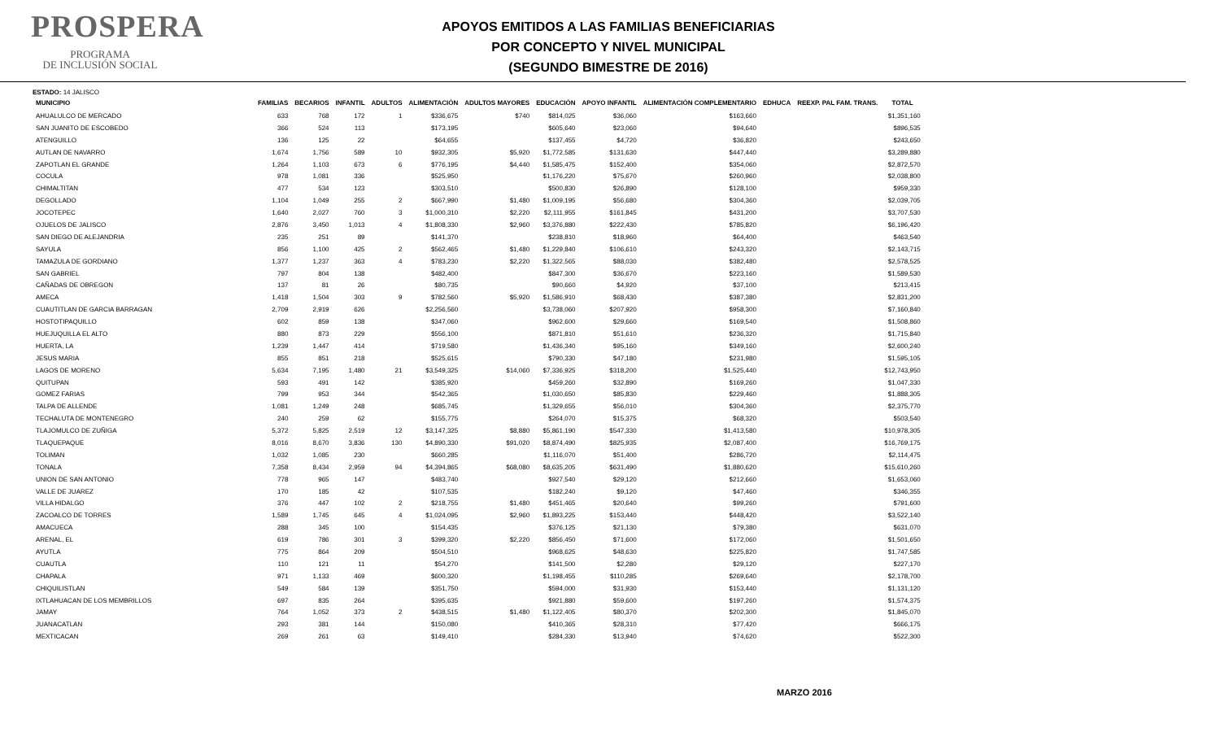PROSPERA
PROGRAMA
DE INCLUSIÓN SOCIAL
APOYOS EMITIDOS A LAS FAMILIAS BENEFICIARIAS
POR CONCEPTO Y NIVEL MUNICIPAL
(SEGUNDO BIMESTRE DE 2016)
ESTADO: 14 JALISCO
| MUNICIPIO | FAMILIAS | BECARIOS | INFANTIL | ADULTOS | ALIMENTACIÓN | ADULTOS MAYORES | EDUCACIÓN | APOYO INFANTIL | ALIMENTACIÓN COMPLEMENTARIO | EDHUCA | REEXP. PAL FAM. TRANS. | TOTAL |
| --- | --- | --- | --- | --- | --- | --- | --- | --- | --- | --- | --- | --- |
| AHUALULCO DE MERCADO | 633 | 768 | 172 | 1 | $336,675 | $740 | $814,025 | $36,060 | $163,660 | | | $1,351,160 |
| SAN JUANITO DE ESCOBEDO | 366 | 524 | 113 | | $173,195 | | $605,640 | $23,060 | $94,640 | | | $896,535 |
| ATENGUILLO | 136 | 125 | 22 | | $64,655 | | $137,455 | $4,720 | $36,820 | | | $243,650 |
| AUTLAN DE NAVARRO | 1,674 | 1,756 | 589 | 10 | $932,305 | $5,920 | $1,772,585 | $131,630 | $447,440 | | | $3,289,880 |
| ZAPOTLAN EL GRANDE | 1,264 | 1,103 | 673 | 6 | $776,195 | $4,440 | $1,585,475 | $152,400 | $354,060 | | | $2,872,570 |
| COCULA | 978 | 1,081 | 336 | | $525,950 | | $1,176,220 | $75,670 | $260,960 | | | $2,038,800 |
| CHIMALTITAN | 477 | 534 | 123 | | $303,510 | | $500,830 | $26,890 | $128,100 | | | $959,330 |
| DEGOLLADO | 1,104 | 1,049 | 255 | 2 | $667,990 | $1,480 | $1,009,195 | $56,680 | $304,360 | | | $2,039,705 |
| JOCOTEPEC | 1,640 | 2,027 | 760 | 3 | $1,000,310 | $2,220 | $2,111,955 | $161,845 | $431,200 | | | $3,707,530 |
| OJUELOS DE JALISCO | 2,876 | 3,450 | 1,013 | 4 | $1,808,330 | $2,960 | $3,376,880 | $222,430 | $785,820 | | | $6,196,420 |
| SAN DIEGO DE ALEJANDRIA | 235 | 251 | 89 | | $141,370 | | $238,810 | $18,960 | $64,400 | | | $463,540 |
| SAYULA | 856 | 1,100 | 425 | 2 | $562,465 | $1,480 | $1,229,840 | $106,610 | $243,320 | | | $2,143,715 |
| TAMAZULA DE GORDIANO | 1,377 | 1,237 | 363 | 4 | $783,230 | $2,220 | $1,322,565 | $88,030 | $382,480 | | | $2,578,525 |
| SAN GABRIEL | 797 | 804 | 138 | | $482,400 | | $847,300 | $36,670 | $223,160 | | | $1,589,530 |
| CAÑADAS DE OBREGON | 137 | 81 | 26 | | $80,735 | | $90,660 | $4,920 | $37,100 | | | $213,415 |
| AMECA | 1,418 | 1,504 | 303 | 9 | $782,560 | $5,920 | $1,586,910 | $68,430 | $387,380 | | | $2,831,200 |
| CUAUTITLAN DE GARCIA BARRAGAN | 2,709 | 2,919 | 626 | | $2,256,560 | | $3,738,060 | $207,920 | $958,300 | | | $7,160,840 |
| HOSTOTIPAQUILLO | 602 | 859 | 138 | | $347,060 | | $962,600 | $29,660 | $169,540 | | | $1,508,860 |
| HUEJUQUILLA EL ALTO | 880 | 873 | 229 | | $556,100 | | $871,810 | $51,610 | $236,320 | | | $1,715,840 |
| HUERTA, LA | 1,239 | 1,447 | 414 | | $719,580 | | $1,436,340 | $95,160 | $349,160 | | | $2,600,240 |
| JESUS MARIA | 855 | 851 | 218 | | $525,615 | | $790,330 | $47,180 | $231,980 | | | $1,595,105 |
| LAGOS DE MORENO | 5,634 | 7,195 | 1,480 | 21 | $3,549,325 | $14,060 | $7,336,925 | $318,200 | $1,525,440 | | | $12,743,950 |
| QUITUPAN | 593 | 491 | 142 | | $385,920 | | $459,260 | $32,890 | $169,260 | | | $1,047,330 |
| GOMEZ FARIAS | 799 | 953 | 344 | | $542,365 | | $1,030,650 | $85,830 | $229,460 | | | $1,888,305 |
| TALPA DE ALLENDE | 1,081 | 1,249 | 248 | | $685,745 | | $1,329,655 | $56,010 | $304,360 | | | $2,375,770 |
| TECHALUTA DE MONTENEGRO | 240 | 259 | 62 | | $155,775 | | $264,070 | $15,375 | $68,320 | | | $503,540 |
| TLAJOMULCO DE ZUÑIGA | 5,372 | 5,825 | 2,519 | 12 | $3,147,325 | $8,880 | $5,861,190 | $547,330 | $1,413,580 | | | $10,978,305 |
| TLAQUEPAQUE | 8,016 | 8,670 | 3,836 | 130 | $4,890,330 | $91,020 | $8,874,490 | $825,935 | $2,087,400 | | | $16,769,175 |
| TOLIMAN | 1,032 | 1,085 | 230 | | $660,285 | | $1,116,070 | $51,400 | $286,720 | | | $2,114,475 |
| TONALA | 7,358 | 8,434 | 2,959 | 94 | $4,394,865 | $68,080 | $8,635,205 | $631,490 | $1,880,620 | | | $15,610,260 |
| UNION DE SAN ANTONIO | 778 | 965 | 147 | | $483,740 | | $927,540 | $29,120 | $212,660 | | | $1,653,060 |
| VALLE DE JUAREZ | 170 | 185 | 42 | | $107,535 | | $182,240 | $9,120 | $47,460 | | | $346,355 |
| VILLA HIDALGO | 376 | 447 | 102 | 2 | $218,755 | $1,480 | $451,465 | $20,640 | $99,260 | | | $791,600 |
| ZACOALCO DE TORRES | 1,589 | 1,745 | 645 | 4 | $1,024,095 | $2,960 | $1,893,225 | $153,440 | $448,420 | | | $3,522,140 |
| AMACUECA | 288 | 345 | 100 | | $154,435 | | $376,125 | $21,130 | $79,380 | | | $631,070 |
| ARENAL, EL | 619 | 786 | 301 | 3 | $399,320 | $2,220 | $856,450 | $71,600 | $172,060 | | | $1,501,650 |
| AYUTLA | 775 | 864 | 209 | | $504,510 | | $968,625 | $48,630 | $225,820 | | | $1,747,585 |
| CUAUTLA | 110 | 121 | 11 | | $54,270 | | $141,500 | $2,280 | $29,120 | | | $227,170 |
| CHAPALA | 971 | 1,133 | 469 | | $600,320 | | $1,198,455 | $110,285 | $269,640 | | | $2,178,700 |
| CHIQUILISTLAN | 549 | 584 | 139 | | $351,750 | | $594,000 | $31,930 | $153,440 | | | $1,131,120 |
| IXTLAHUACAN DE LOS MEMBRILLOS | 697 | 835 | 264 | | $395,635 | | $921,880 | $59,600 | $197,260 | | | $1,574,375 |
| JAMAY | 764 | 1,052 | 373 | 2 | $438,515 | $1,480 | $1,122,405 | $80,370 | $202,300 | | | $1,845,070 |
| JUANACATLAN | 293 | 381 | 144 | | $150,080 | | $410,365 | $28,310 | $77,420 | | | $666,175 |
| MEXTICACAN | 269 | 261 | 63 | | $149,410 | | $284,330 | $13,940 | $74,620 | | | $522,300 |
MARZO 2016